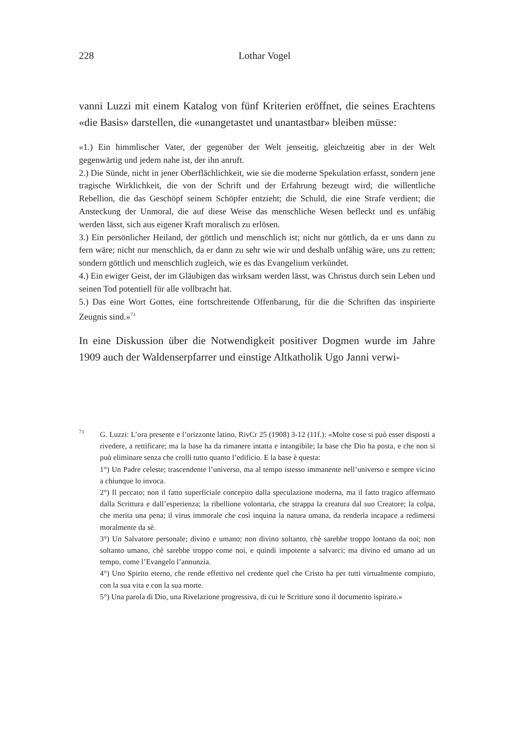228
Lothar Vogel
vanni Luzzi mit einem Katalog von fünf Kriterien eröffnet, die seines Erachtens «die Basis» darstellen, die «unangetastet und unantastbar» bleiben müsse:
«1.) Ein himmlischer Vater, der gegenüber der Welt jenseitig, gleichzeitig aber in der Welt gegenwärtig und jedem nahe ist, der ihn anruft.
2.) Die Sünde, nicht in jener Oberflächlichkeit, wie sie die moderne Spekulation erfasst, sondern jene tragische Wirklichkeit, die von der Schrift und der Erfahrung bezeugt wird; die willentliche Rebellion, die das Geschöpf seinem Schöpfer entzieht; die Schuld, die eine Strafe verdient; die Ansteckung der Unmoral, die auf diese Weise das menschliche Wesen befleckt und es unfähig werden lässt, sich aus eigener Kraft moralisch zu erlösen.
3.) Ein persönlicher Heiland, der göttlich und menschlich ist; nicht nur göttlich, da er uns dann zu fern wäre; nicht nur menschlich, da er dann zu sehr wie wir und deshalb unfähig wäre, uns zu retten; sondern göttlich und menschlich zugleich, wie es das Evangelium verkündet.
4.) Ein ewiger Geist, der im Gläubigen das wirksam werden lässt, was Christus durch sein Leben und seinen Tod potentiell für alle vollbracht hat.
5.) Das eine Wort Gottes, eine fortschreitende Offenbarung, für die die Schriften das inspirierte Zeugnis sind.»<sup>73</sup>
In eine Diskussion über die Notwendigkeit positiver Dogmen wurde im Jahre 1909 auch der Waldenserpfarrer und einstige Altkatholik Ugo Janni verwi-
73
G. Luzzi: L’ora presente e l’orizzonte latino, RivCr 25 (1908) 3-12 (11f.): «Molte cose si può esser disposti a rivedere, a rettificare; ma la base ha da rimanere intatta e intangibile; la base che Dio ha posta, e che non si può eliminare senza che crolli tutto quanto l’edificio. E la base è questa:
1°) Un Padre celeste; trascendente l’universo, ma al tempo istesso immanente nell’universo e sempre vicino a chiunque lo invoca.
2°) Il peccato; non il fatto superficiale concepito dalla speculazione moderna, ma il fatto tragico affermato dalla Scrittura e dall’esperienza; la ribellione volontaria, che strappa la creatura dal suo Creatore; la colpa, che merita una pena; il virus immorale che così inquina la natura umana, da renderla incapace a redimersi moralmente da sè.
3°) Un Salvatore personale; divino e umano; non divino soltanto, chè sarebbe troppo lontano da noi; non soltanto umano, chè sarebbe troppo come noi, e quindi impotente a salvarci; ma divino ed umano ad un tempo, come l’Evangelo l’annunzia.
4°) Uno Spirito eterno, che rende effettivo nel credente quel che Cristo ha per tutti virtualmente compiuto, con la sua vita e con la sua morte.
5°) Una parola di Dio, una Rivelazione progressiva, di cui le Scritture sono il documento ispirato.»